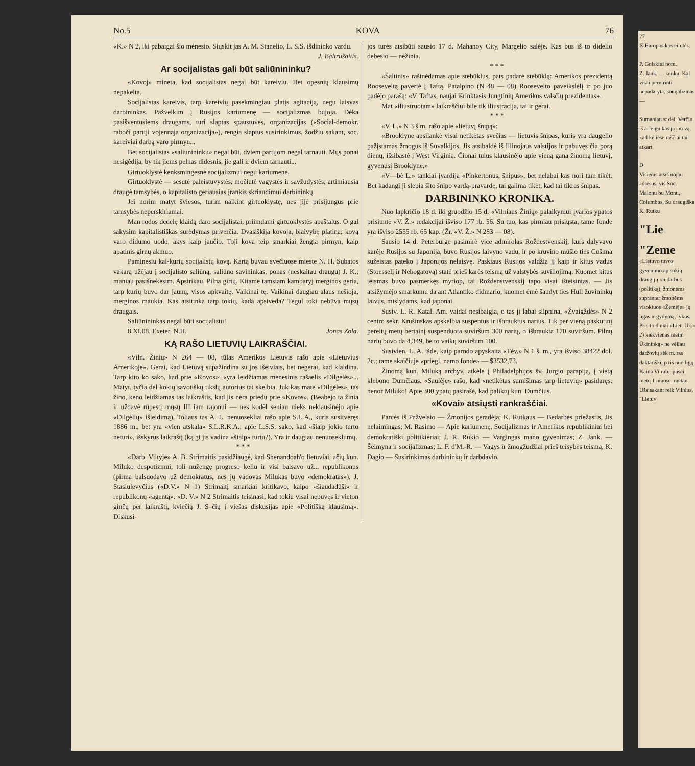No.5 KOVA 76
«K.» N 2, iki pabaigai šio mėnesio. Siųskit jas A. M. Stanelio, L. S.S. išdininko vardu.
J. Baltrušaitis.
Ar socijalistas gali būt saliūnininku?
«Kovoj» minėta, kad socijalistas negal būt kareiviu. Bet opesnių klausimų nepakelta.
Socijalistas kareivis, tarp kareivių pasekmingiau platįs agitaciją, negu laisvas darbininkas. Pažvelkim į Rusijos kariumenę — socijalizmas bujoja. Dėka pasišventusiems draugams, turi slaptas spaustuves, organizacijas («Social-demokr. rabočí partiji vojennaja organizacija»), rengia slaptus susirinkimus, žodžiu sakant, soc. kareiviai darbą varo pirmyn...
Bet socijalistas «saliunininku» negal būt, dviem partijom negal tarnauti. Mųs ponai nesigėdija, by tik jiems pelnas didesnis, jie gali ir dviem tarnauti...
Girtuoklystė kenksmingesnė socijalizmui negu kariumenė.
Girtuoklystė — sesutė paleistuvystės, močiutė vagystės ir savžudystės; artimiausia draugė tamsybės, o kapitalisto geriausias įrankis skriaudimui darbininkų.
Jei norim matyt šviesos, turim naikint girtuoklystę, nes jijė prisijungus prie tamsybės neperskiriamai.
Man rodos dedelę klaidą daro socijalistai, priimdami girtuoklystės apaštalus. O gal sakysim kapitalistiškas surėdymas priverčia. Dvasiškija kovoja, blaivybę platina; kovą varo didumo uodo, akys kaip jaučio. Toji kova teip smarkiai žengia pirmyn, kaip apatinis girnų akmuo.
Paminėsiu kai-kurių socijalistų kovą. Kartą buvau svečiuose mieste N. H. Subatos vakarą užėjau į socijalisto saliūną, saliūno savininkas, ponas (neskaitau draugu) J. K.; maniau pasišnekėsim. Apsirikau. Pilna girtų. Kitame tamsiam kambaryj merginos geria, tarp kurių buvo dar jaunų, visos apkvaitę. Vaikinai tę. Vaikinai daugiau alaus nešioja, merginos maukia. Kas atsitinka tarp tokių, kada apsiveda? Tegul toki nebūva mųsų draugais.
Saliūnininkas negal būti socijalistu!
8.XI.08. Exeter, N.H. Jonas Zola.
KĄ RAŠO LIETUVIŲ LAIKRAŠČIAI.
«Viln. Žinių» N 264 — 08, tūlas Amerikos Lietuvis rašo apie «Lietuvius Amerikoje». Gerai, kad Lietuvą supažindina su jos išeiviais, bet negerai, kad klaidina. Tarp kito ko sako, kad prie «Kovos», «yra leidžiamas mėnesinis rašaelis «Dilgėlės»... Matyt, tyčia dėl kokių savotiškų tikslų autorius tai skelbia. Juk kas matė «Dilgėles», tas žino, keno leidžiamas tas laikraštis, kad jis nėra priedu prie «Kovos». (Beabejo ta žinia ir uždavė rūpestį mųsų III iam rajonui — nes kodėl seniau nieks neklausinėjo apie «Dilgėlių» išleidimą). Toliaus tas A. L. nenuosekliai rašo apie S.L.A., kuris susitvėręs 1886 m., bet yra «vien atskala» S.L.R.K.A.; apie L.S.S. sako, kad «šiaip jokio turto neturi», išskyrus laikraštį (ką gi jis vadina «šiaip» turtu?). Yra ir daugiau nenuoseklumų.
* * *
«Darb. Viltyje» A. B. Strimaitis pasidžiaugė, kad Shenandoah'o lietuviai, ačių kun. Miluko despotizmui, toli nužengę progreso keliu ir visi balsavo už... republikonus (pirma balsuodavo už demokratus, nes jų vadovas Milukas buvo «demokratas»). J. Stasiulevyčius («D.V.» N 1) Strimaitį smarkiai kritikavo, kaipo «šiaudadūšį» ir republikonų «agentą». «D. V.» N 2 Strimaitis teisinasi, kad tokiu visai nębuvęs ir vieton ginčų per laikraštį, kviečią J. S–čių į viešas diskusijas apie «Politišką klausimą». Diskusi-
jos turės atsibūti sausio 17 d. Mahanoy City, Margelio salėje. Kas bus iš to didelio debesio — nežinia.
* * *
«Šaltinis» rašinėdamas apie stebūklus, pats padarė stebūklą: Amerikos prezidentą Rooseveltą pavertė į Taftą. Patalpino (N 48 — 08) Roosevelto paveikslėlį ir po juo padėjo parašą: «V. Taftas, naujai išrinktasis Jungtinių Amerikos valsčių prezidentas».
Mat «iliustruotam» laikraščiui bile tik iliustracija, tai ir gerai.
* * *
«V. L.» N 3 š.m. rašo apie «lietuvį šnipą»:
«Brooklyne apsilankė visai netikėtas svečias — lietuvis šnipas, kuris yra daugelio pažįstamas žmogus iš Suvalkijos. Jis atsibaldė iš Illinojaus valstijos ir pabuvęs čia porą dienų, išsibastė į West Virginią. Čionai tulus klausinėjo apie vieną gana žinomą lietuvį, gyvenusį Brooklyne.»
«V—bė L.» tankiai įvardija «Pinkertonus, šnipus», bet nelabai kas nori tam tikėt. Bet kadangi ji slepia šito šnipo vardą-pravardę, tai galima tikėt, kad tai tikras šnipas.
DARBININKO KRONIKA.
Nuo lapkričio 18 d. iki gruodžio 15 d. «Vilniaus Žinių» palaikymui įvarios ypatos prisiuntė «V. Ž.» redakcijai išviso 177 rb. 56. Su tuo, kas pirmiau prisiųsta, tame fonde yra išviso 2555 rb. 65 kap. (Žr. «V. Ž.» N 283 — 08).
Sausio 14 d. Peterburge pasimirė vice admirolas Roždestvenskij, kurs dalyvavo karėje Rusijos su Japonija, buvo Rusijos laivyno vadu, ir po kruvino mūšio ties Cušima sužeistas pateko į Japonijos nelaisvę. Paskiaus Rusijos valdžia jį kaip ir kitus vadus (Stoesselį ir Nebogatovą) statė prieš karės teismą už valstybės suviliojimą. Kuomet kitus teismas buvo pasmerkęs myriop, tai Roždenstvenskij tapo visai išteisintas. — Jis atsižymėjo smarkumu da ant Atlantiko didmario, kuomet ėmė šaudyt ties Hull žuvininkų laivus, mislydams, kad japonai.
Susiv. L. R. Katal. Am. vaidai nesibaigia, o tas jį labai silpnina, «Žvaigždės» N 2 centro sekr. Krušinskas apskelbia suspentus ir išbrauktus narius. Tik per vieną paskutinį pereitų metų bertainį suspenduota suviršum 300 narių, o išbraukta 170 suviršum. Pilnų narių buvo da 4,349, be to vaikų suviršum 100.
Susivien. L. A. išde, kaip parodo apyskaita «Tėv.» N 1 š. m., yra išviso 38422 dol. 2c.; tame skaičiuje «priegl. namo fonde» — $3532,73.
Žinomą kun. Miluką archyv. atkėlė į Philadelphijos šv. Jurgio parapiją, į vietą klebono Dumčiaus. «Saulėje» rašo, kad «netikėtas sumišimas tarp lietuvių» pasidaręs: nenor Miluko! Apie 300 ypatų pasirašė, kad paliktų kun. Dumčius.
«Kovai» atsiųsti rankraščiai.
Parcės iš Pažvelsio — Žmonijos geradėja; K. Rutkaus — Bedarbės priežastis, Jis nelaimingas; M. Rasimo — Apie kariumenę, Socijalizmas ir Amerikos republikiniai bei demokratiški politikieriai; J. R. Rukio — Vargingas mano gyvenimas; Z. Jank. — Šeimyna ir socijalizmas; L. F. d'M.-R. — Vagys ir žmogžudžiai prieš teisybės teismą; K. Dagio — Susirinkimas darbininkų ir darbdavio.
77
Iš Europos kos eilutės.
P. Golskiui nom.
Z. Jank. — sunku. Kal visai pervirinti nepadaryta. socijalizmas —
Sumaniau st dai. Verčiu iš a Jeigu kas ją jau vą, kad keliese raščiai tai atkart
D
Visiems atsiš nojau adresus, vis Soc. Malonu bu Mont., Columbus, Su draugiška K. Rutku
"Lie
"Zeme
«Lietuvo tuvos gyvenimo ap sokių draugijų rei darbus (politiką), žmonėms suprantar žmonėms visokiuos «Žemėje» jų ligas ir gydymą, lykus. Prie to d niai «Liet. Ūk.» 2) kiekvienas metin Ūkininką» ne vėliau daržovių sėk m. ras daktariškų p tis nuo ligų. Kaina Vi rub., pusei metų 1 niuose: metan Užsisakant reik Vilnius, "Lietuv